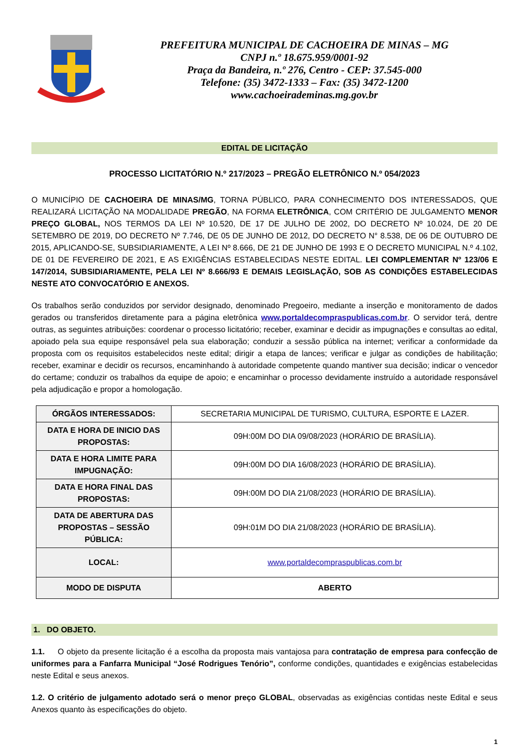PREFEITURA MUNICIPAL DE CACHOEIRA DE MINAS – MG
CNPJ n.º 18.675.959/0001-92
Praça da Bandeira, n.º 276, Centro - CEP: 37.545-000
Telefone: (35) 3472-1333 – Fax: (35) 3472-1200
www.cachoeirademinas.mg.gov.br
EDITAL DE LICITAÇÃO
PROCESSO LICITATÓRIO N.º 217/2023 – PREGÃO ELETRÔNICO N.º 054/2023
O MUNICÍPIO DE CACHOEIRA DE MINAS/MG, TORNA PÚBLICO, PARA CONHECIMENTO DOS INTERESSADOS, QUE REALIZARÁ LICITAÇÃO NA MODALIDADE PREGÃO, NA FORMA ELETRÔNICA, COM CRITÉRIO DE JULGAMENTO MENOR PREÇO GLOBAL, NOS TERMOS DA LEI Nº 10.520, DE 17 DE JULHO DE 2002, DO DECRETO Nº 10.024, DE 20 DE SETEMBRO DE 2019, DO DECRETO Nº 7.746, DE 05 DE JUNHO DE 2012, DO DECRETO N° 8.538, DE 06 DE OUTUBRO DE 2015, APLICANDO-SE, SUBSIDIARIAMENTE, A LEI Nº 8.666, DE 21 DE JUNHO DE 1993 E O DECRETO MUNICIPAL N.º 4.102, DE 01 DE FEVEREIRO DE 2021, E AS EXIGÊNCIAS ESTABELECIDAS NESTE EDITAL. LEI COMPLEMENTAR Nº 123/06 E 147/2014, SUBSIDIARIAMENTE, PELA LEI Nº 8.666/93 E DEMAIS LEGISLAÇÃO, SOB AS CONDIÇÕES ESTABELECIDAS NESTE ATO CONVOCATÓRIO E ANEXOS.
Os trabalhos serão conduzidos por servidor designado, denominado Pregoeiro, mediante a inserção e monitoramento de dados gerados ou transferidos diretamente para a página eletrônica www.portaldecompraspublicas.com.br. O servidor terá, dentre outras, as seguintes atribuições: coordenar o processo licitatório; receber, examinar e decidir as impugnações e consultas ao edital, apoiado pela sua equipe responsável pela sua elaboração; conduzir a sessão pública na internet; verificar a conformidade da proposta com os requisitos estabelecidos neste edital; dirigir a etapa de lances; verificar e julgar as condições de habilitação; receber, examinar e decidir os recursos, encaminhando à autoridade competente quando mantiver sua decisão; indicar o vencedor do certame; conduzir os trabalhos da equipe de apoio; e encaminhar o processo devidamente instruído a autoridade responsável pela adjudicação e propor a homologação.
| ÓRGÃOS INTERESSADOS: | SECRETARIA MUNICIPAL DE TURISMO, CULTURA, ESPORTE E LAZER. |
| DATA E HORA DE INICIO DAS PROPOSTAS: | 09H:00M DO DIA 09/08/2023 (HORÁRIO DE BRASÍLIA). |
| DATA E HORA LIMITE PARA IMPUGNAÇÃO: | 09H:00M DO DIA 16/08/2023 (HORÁRIO DE BRASÍLIA). |
| DATA E HORA FINAL DAS PROPOSTAS: | 09H:00M DO DIA 21/08/2023 (HORÁRIO DE BRASÍLIA). |
| DATA DE ABERTURA DAS PROPOSTAS – SESSÃO PÚBLICA: | 09H:01M DO DIA 21/08/2023 (HORÁRIO DE BRASÍLIA). |
| LOCAL: | www.portaldecompraspublicas.com.br |
| MODO DE DISPUTA | ABERTO |
1. DO OBJETO.
1.1. O objeto da presente licitação é a escolha da proposta mais vantajosa para contratação de empresa para confecção de uniformes para a Fanfarra Municipal “José Rodrigues Tenório”, conforme condições, quantidades e exigências estabelecidas neste Edital e seus anexos.
1.2. O critério de julgamento adotado será o menor preço GLOBAL, observadas as exigências contidas neste Edital e seus Anexos quanto às especificações do objeto.
1